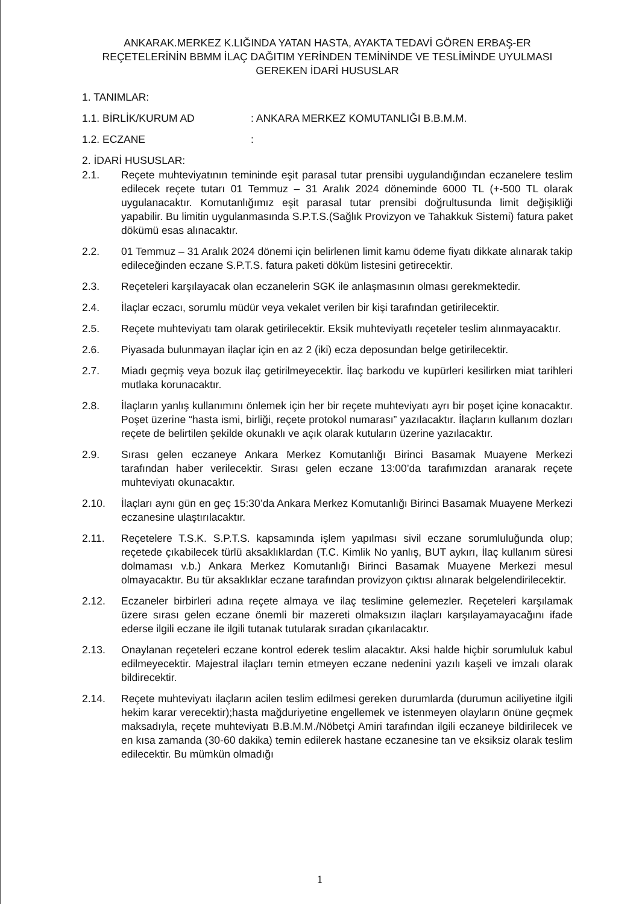ANKARAK.MERKEZ K.LIĞINDA YATAN HASTA, AYAKTA TEDAVİ GÖREN ERBAŞ-ER REÇETELERİNİN BBMM İLAÇ DAĞITIM YERİNDEN TEMİNİNDE VE TESLİMİNDE UYULMASI GEREKEN İDARİ HUSUSLAR
1. TANIMLAR:
1.1. BİRLİK/KURUM AD: ANKARA MERKEZ KOMUTANLIĞI B.B.M.M.
1.2. ECZANE:
2. İDARİ HUSUSLAR:
2.1. Reçete muhteviyatının temininde eşit parasal tutar prensibi uygulandığından eczanelere teslim edilecek reçete tutarı 01 Temmuz – 31 Aralık 2024 döneminde 6000 TL (+-500 TL olarak uygulanacaktır. Komutanlığımız eşit parasal tutar prensibi doğrultusunda limit değişikliği yapabilir. Bu limitin uygulanmasında S.P.T.S.(Sağlık Provizyon ve Tahakkuk Sistemi) fatura paket dökümü esas alınacaktır.
2.2. 01 Temmuz – 31 Aralık 2024 dönemi için belirlenen limit kamu ödeme fiyatı dikkate alınarak takip edileceğinden eczane S.P.T.S. fatura paketi döküm listesini getirecektir.
2.3. Reçeteleri karşılayacak olan eczanelerin SGK ile anlaşmasının olması gerekmektedir.
2.4. İlaçlar eczacı, sorumlu müdür veya vekalet verilen bir kişi tarafından getirilecektir.
2.5. Reçete muhteviyatı tam olarak getirilecektir. Eksik muhteviyatlı reçeteler teslim alınmayacaktır.
2.6. Piyasada bulunmayan ilaçlar için en az 2 (iki) ecza deposundan belge getirilecektir.
2.7. Miadı geçmiş veya bozuk ilaç getirilmeyecektir. İlaç barkodu ve kupürleri kesilirken miat tarihleri mutlaka korunacaktır.
2.8. İlaçların yanlış kullanımını önlemek için her bir reçete muhteviyatı ayrı bir poşet içine konacaktır. Poşet üzerine “hasta ismi, birliği, reçete protokol numarası” yazılacaktır. İlaçların kullanım dozları reçete de belirtilen şekilde okunaklı ve açık olarak kutuların üzerine yazılacaktır.
2.9. Sırası gelen eczaneye Ankara Merkez Komutanlığı Birinci Basamak Muayene Merkezi tarafından haber verilecektir. Sırası gelen eczane 13:00’da tarafımızdan aranarak reçete muhteviyatı okunacaktır.
2.10. İlaçları aynı gün en geç 15:30’da Ankara Merkez Komutanlığı Birinci Basamak Muayene Merkezi eczanesine ulaştırılacaktır.
2.11. Reçetelere T.S.K. S.P.T.S. kapsamında işlem yapılması sivil eczane sorumluluğunda olup; reçetede çıkabilecek türlü aksaklıklardan (T.C. Kimlik No yanlış, BUT aykırı, İlaç kullanım süresi dolmaması v.b.) Ankara Merkez Komutanlığı Birinci Basamak Muayene Merkezi mesul olmayacaktır. Bu tür aksaklıklar eczane tarafından provizyon çıktısı alınarak belgelendirilecektir.
2.12. Eczaneler birbirleri adına reçete almaya ve ilaç teslimine gelemezler. Reçeteleri karşılamak üzere sırası gelen eczane önemli bir mazereti olmaksızın ilaçları karşılayamayacağını ifade ederse ilgili eczane ile ilgili tutanak tutularak sıradan çıkarılacaktır.
2.13. Onaylanan reçeteleri eczane kontrol ederek teslim alacaktır. Aksi halde hiçbir sorumluluk kabul edilmeyecektir. Majestral ilaçları temin etmeyen eczane nedenini yazılı kaşeli ve imzalı olarak bildirecektir.
2.14. Reçete muhteviyatı ilaçların acilen teslim edilmesi gereken durumlarda (durumun aciliyetine ilgili hekim karar verecektir);hasta mağduriyetine engellemek ve istenmeyen olayların önüne geçmek maksadıyla, reçete muhteviyatı B.B.M.M./Nöbetçi Amiri tarafından ilgili eczaneye bildirilecek ve en kısa zamanda (30-60 dakika) temin edilerek hastane eczanesine tan ve eksiksiz olarak teslim edilecektir. Bu mümkün olmadığı
1